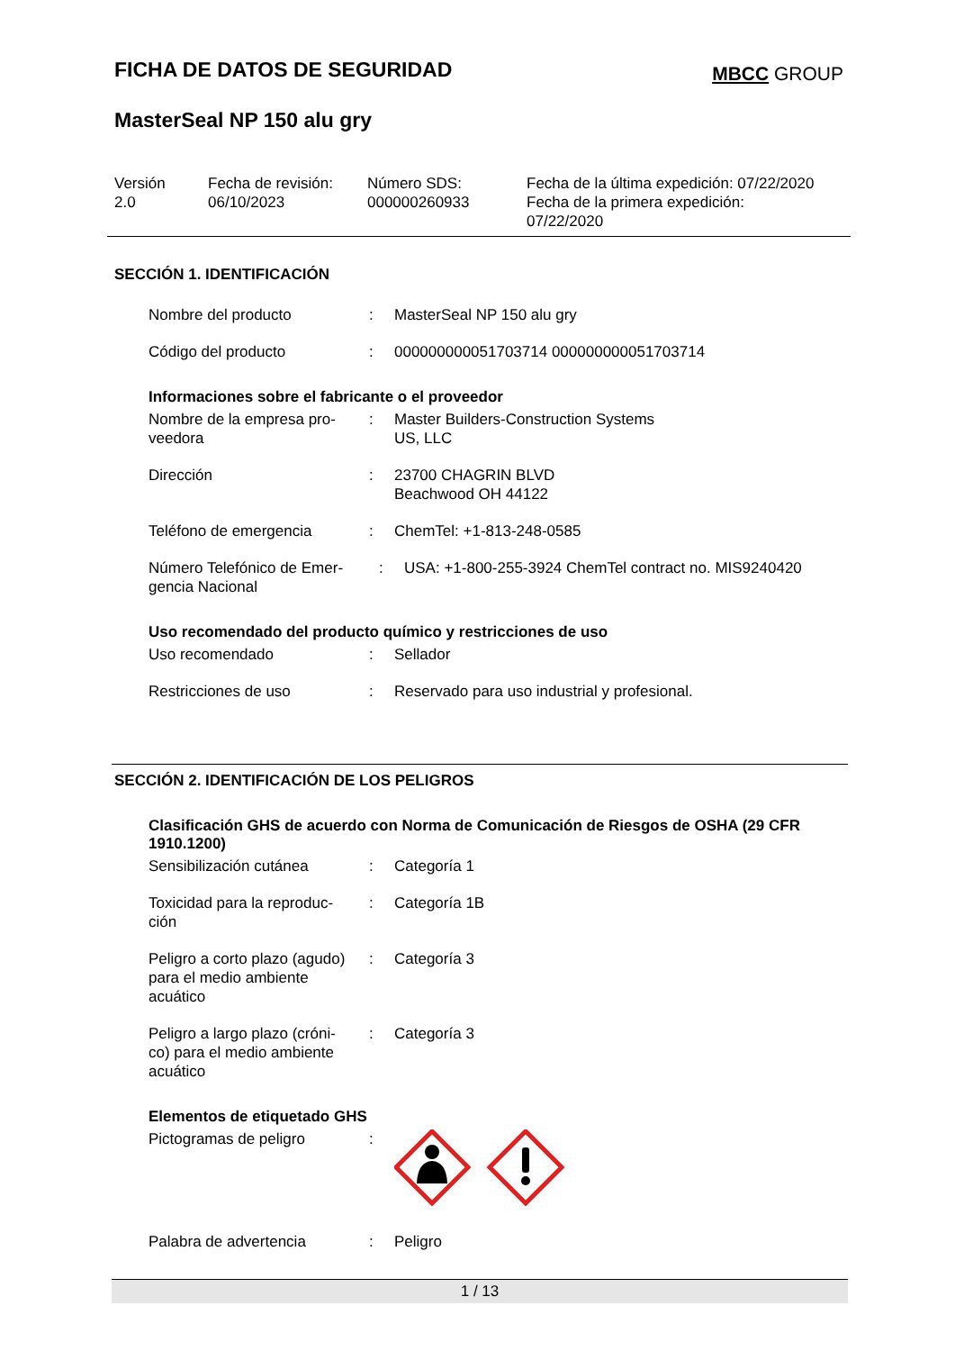FICHA DE DATOS DE SEGURIDAD
MBCC GROUP
MasterSeal NP 150 alu gry
Versión
2.0
Fecha de revisión:
06/10/2023
Número SDS:
000000260933
Fecha de la última expedición: 07/22/2020
Fecha de la primera expedición:
07/22/2020
SECCIÓN 1. IDENTIFICACIÓN
Nombre del producto : MasterSeal NP 150 alu gry
Código del producto : 000000000051703714 000000000051703714
Informaciones sobre el fabricante o el proveedor
Nombre de la empresa pro-
veedora
: Master Builders-Construction Systems
US, LLC
Dirección : 23700 CHAGRIN BLVD
Beachwood OH 44122
Teléfono de emergencia : ChemTel: +1-813-248-0585
Número Telefónico de Emer-
gencia Nacional
: USA: +1-800-255-3924 ChemTel contract no. MIS9240420
Uso recomendado del producto químico y restricciones de uso
Uso recomendado : Sellador
Restricciones de uso : Reservado para uso industrial y profesional.
SECCIÓN 2. IDENTIFICACIÓN DE LOS PELIGROS
Clasificación GHS de acuerdo con Norma de Comunicación de Riesgos de OSHA (29 CFR 1910.1200)
Sensibilización cutánea : Categoría 1
Toxicidad para la reproduc-
ción
: Categoría 1B
Peligro a corto plazo (agudo)
para el medio ambiente
acuático
: Categoría 3
Peligro a largo plazo (cróni-
co) para el medio ambiente
acuático
: Categoría 3
Elementos de etiquetado GHS
Pictogramas de peligro :
Palabra de advertencia : Peligro
1 / 13